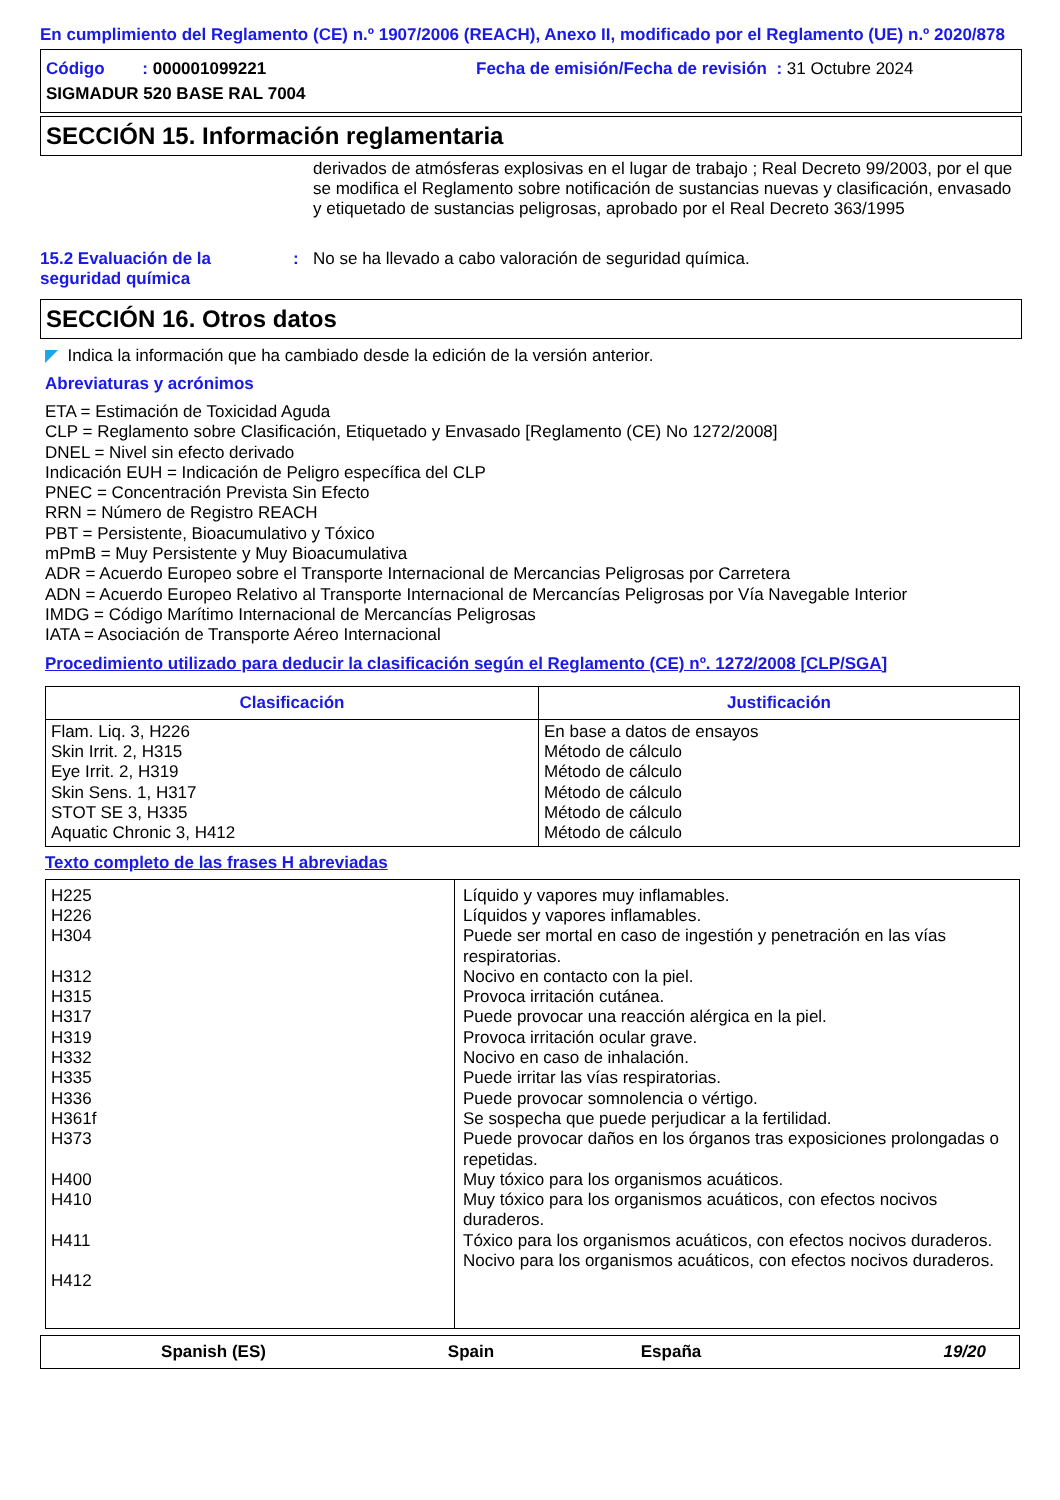En cumplimiento del Reglamento (CE) n.º 1907/2006 (REACH), Anexo II, modificado por el Reglamento (UE) n.º 2020/878
Código : 000001099221 Fecha de emisión/Fecha de revisión : 31 Octubre 2024
SIGMADUR 520 BASE RAL 7004
SECCIÓN 15. Información reglamentaria
derivados de atmósferas explosivas en el lugar de trabajo ; Real Decreto 99/2003, por el que se modifica el Reglamento sobre notificación de sustancias nuevas y clasificación, envasado y etiquetado de sustancias peligrosas, aprobado por el Real Decreto 363/1995
15.2 Evaluación de la seguridad química: No se ha llevado a cabo valoración de seguridad química.
SECCIÓN 16. Otros datos
◤ Indica la información que ha cambiado desde la edición de la versión anterior.
Abreviaturas y acrónimos
ETA = Estimación de Toxicidad Aguda
CLP = Reglamento sobre Clasificación, Etiquetado y Envasado [Reglamento (CE) No 1272/2008]
DNEL = Nivel sin efecto derivado
Indicación EUH = Indicación de Peligro específica del CLP
PNEC = Concentración Prevista Sin Efecto
RRN = Número de Registro REACH
PBT = Persistente, Bioacumulativo y Tóxico
mPmB = Muy Persistente y Muy Bioacumulativa
ADR = Acuerdo Europeo sobre el Transporte Internacional de Mercancias Peligrosas por Carretera
ADN = Acuerdo Europeo Relativo al Transporte Internacional de Mercancías Peligrosas por Vía Navegable Interior
IMDG = Código Marítimo Internacional de Mercancías Peligrosas
IATA = Asociación de Transporte Aéreo Internacional
Procedimiento utilizado para deducir la clasificación según el Reglamento (CE) nº. 1272/2008 [CLP/SGA]
| Clasificación | Justificación |
| --- | --- |
| Flam. Liq. 3, H226 Skin Irrit. 2, H315 Eye Irrit. 2, H319 Skin Sens. 1, H317 STOT SE 3, H335 Aquatic Chronic 3, H412 | En base a datos de ensayos Método de cálculo Método de cálculo Método de cálculo Método de cálculo Método de cálculo |
Texto completo de las frases H abreviadas
| H225 H226 H304 H312 H315 H317 H319 H332 H335 H336 H361f H373 H400 H410 H411 H412 | Líquido y vapores muy inflamables. Líquidos y vapores inflamables. Puede ser mortal en caso de ingestión y penetración en las vías respiratorias. Nocivo en contacto con la piel. Provoca irritación cutánea. Puede provocar una reacción alérgica en la piel. Provoca irritación ocular grave. Nocivo en caso de inhalación. Puede irritar las vías respiratorias. Puede provocar somnolencia o vértigo. Se sospecha que puede perjudicar a la fertilidad. Puede provocar daños en los órganos tras exposiciones prolongadas o repetidas. Muy tóxico para los organismos acuáticos. Muy tóxico para los organismos acuáticos, con efectos nocivos duraderos. Tóxico para los organismos acuáticos, con efectos nocivos duraderos. Nocivo para los organismos acuáticos, con efectos nocivos duraderos. |
Spanish (ES) Spain España 19/20